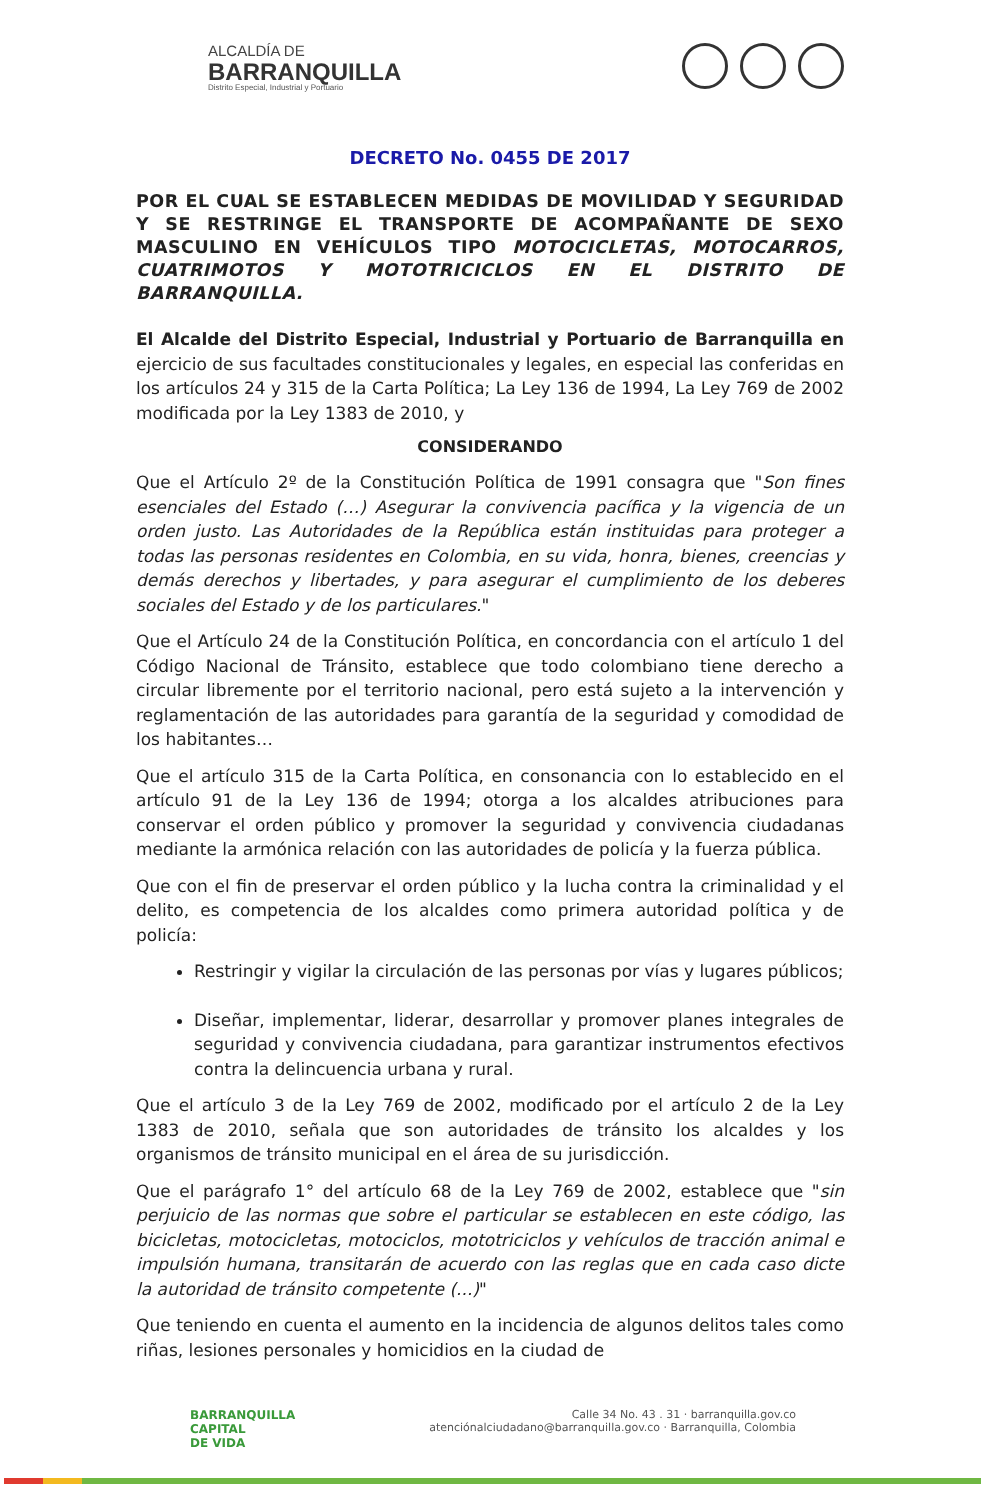ALCALDÍA DE
BARRANQUILLA
Distrito Especial, Industrial y Portuario
DECRETO No. 0455 DE 2017
POR EL CUAL SE ESTABLECEN MEDIDAS DE MOVILIDAD Y SEGURIDAD Y SE RESTRINGE EL TRANSPORTE DE ACOMPAÑANTE DE SEXO MASCULINO EN VEHÍCULOS TIPO MOTOCICLETAS, MOTOCARROS, CUATRIMOTOS Y MOTOTRICICLOS EN EL DISTRITO DE BARRANQUILLA.
El Alcalde del Distrito Especial, Industrial y Portuario de Barranquilla en ejercicio de sus facultades constitucionales y legales, en especial las conferidas en los artículos 24 y 315 de la Carta Política; La Ley 136 de 1994, La Ley 769 de 2002 modificada por la Ley 1383 de 2010, y
CONSIDERANDO
Que el Artículo 2º de la Constitución Política de 1991 consagra que "Son fines esenciales del Estado (…) Asegurar la convivencia pacífica y la vigencia de un orden justo. Las Autoridades de la República están instituidas para proteger a todas las personas residentes en Colombia, en su vida, honra, bienes, creencias y demás derechos y libertades, y para asegurar el cumplimiento de los deberes sociales del Estado y de los particulares."
Que el Artículo 24 de la Constitución Política, en concordancia con el artículo 1 del Código Nacional de Tránsito, establece que todo colombiano tiene derecho a circular libremente por el territorio nacional, pero está sujeto a la intervención y reglamentación de las autoridades para garantía de la seguridad y comodidad de los habitantes…
Que el artículo 315 de la Carta Política, en consonancia con lo establecido en el artículo 91 de la Ley 136 de 1994; otorga a los alcaldes atribuciones para conservar el orden público y promover la seguridad y convivencia ciudadanas mediante la armónica relación con las autoridades de policía y la fuerza pública.
Que con el fin de preservar el orden público y la lucha contra la criminalidad y el delito, es competencia de los alcaldes como primera autoridad política y de policía:
Restringir y vigilar la circulación de las personas por vías y lugares públicos;
Diseñar, implementar, liderar, desarrollar y promover planes integrales de seguridad y convivencia ciudadana, para garantizar instrumentos efectivos contra la delincuencia urbana y rural.
Que el artículo 3 de la Ley 769 de 2002, modificado por el artículo 2 de la Ley 1383 de 2010, señala que son autoridades de tránsito los alcaldes y los organismos de tránsito municipal en el área de su jurisdicción.
Que el parágrafo 1° del artículo 68 de la Ley 769 de 2002, establece que "sin perjuicio de las normas que sobre el particular se establecen en este código, las bicicletas, motocicletas, motociclos, mototriciclos y vehículos de tracción animal e impulsión humana, transitarán de acuerdo con las reglas que en cada caso dicte la autoridad de tránsito competente (...)"
Que teniendo en cuenta el aumento en la incidencia de algunos delitos tales como riñas, lesiones personales y homicidios en la ciudad de
BARRANQUILLA
CAPITAL
DE VIDA
Calle 34 No. 43 . 31 · barranquilla.gov.co
atenciónalciudadano@barranquilla.gov.co · Barranquilla, Colombia